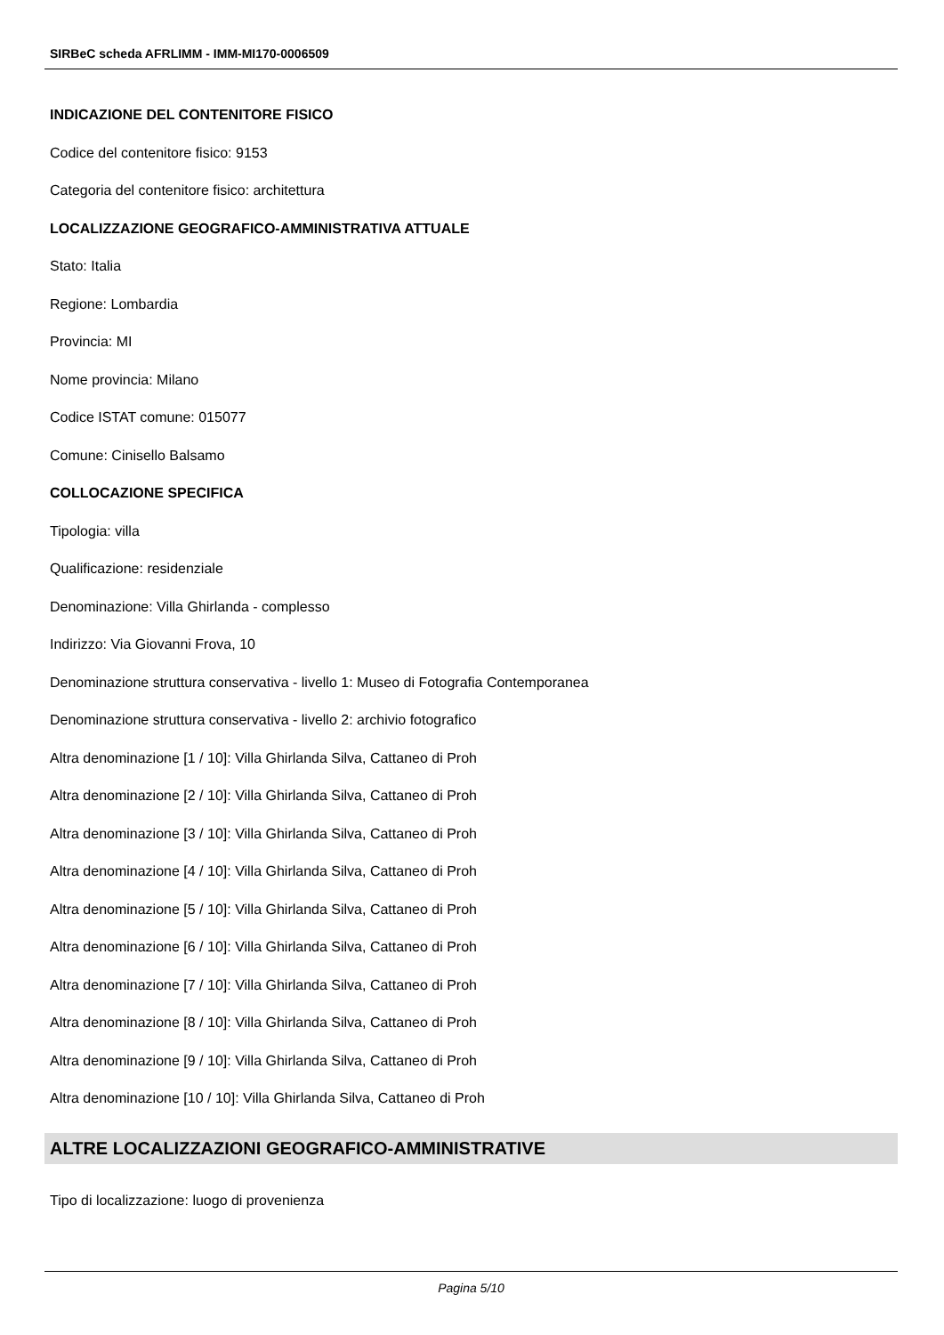SIRBeC scheda AFRLIMM - IMM-MI170-0006509
INDICAZIONE DEL CONTENITORE FISICO
Codice del contenitore fisico: 9153
Categoria del contenitore fisico: architettura
LOCALIZZAZIONE GEOGRAFICO-AMMINISTRATIVA ATTUALE
Stato: Italia
Regione: Lombardia
Provincia: MI
Nome provincia: Milano
Codice ISTAT comune: 015077
Comune: Cinisello Balsamo
COLLOCAZIONE SPECIFICA
Tipologia: villa
Qualificazione: residenziale
Denominazione: Villa Ghirlanda - complesso
Indirizzo: Via Giovanni Frova, 10
Denominazione struttura conservativa - livello 1: Museo di Fotografia Contemporanea
Denominazione struttura conservativa - livello 2: archivio fotografico
Altra denominazione [1 / 10]: Villa Ghirlanda Silva, Cattaneo di Proh
Altra denominazione [2 / 10]: Villa Ghirlanda Silva, Cattaneo di Proh
Altra denominazione [3 / 10]: Villa Ghirlanda Silva, Cattaneo di Proh
Altra denominazione [4 / 10]: Villa Ghirlanda Silva, Cattaneo di Proh
Altra denominazione [5 / 10]: Villa Ghirlanda Silva, Cattaneo di Proh
Altra denominazione [6 / 10]: Villa Ghirlanda Silva, Cattaneo di Proh
Altra denominazione [7 / 10]: Villa Ghirlanda Silva, Cattaneo di Proh
Altra denominazione [8 / 10]: Villa Ghirlanda Silva, Cattaneo di Proh
Altra denominazione [9 / 10]: Villa Ghirlanda Silva, Cattaneo di Proh
Altra denominazione [10 / 10]: Villa Ghirlanda Silva, Cattaneo di Proh
ALTRE LOCALIZZAZIONI GEOGRAFICO-AMMINISTRATIVE
Tipo di localizzazione: luogo di provenienza
Pagina 5/10